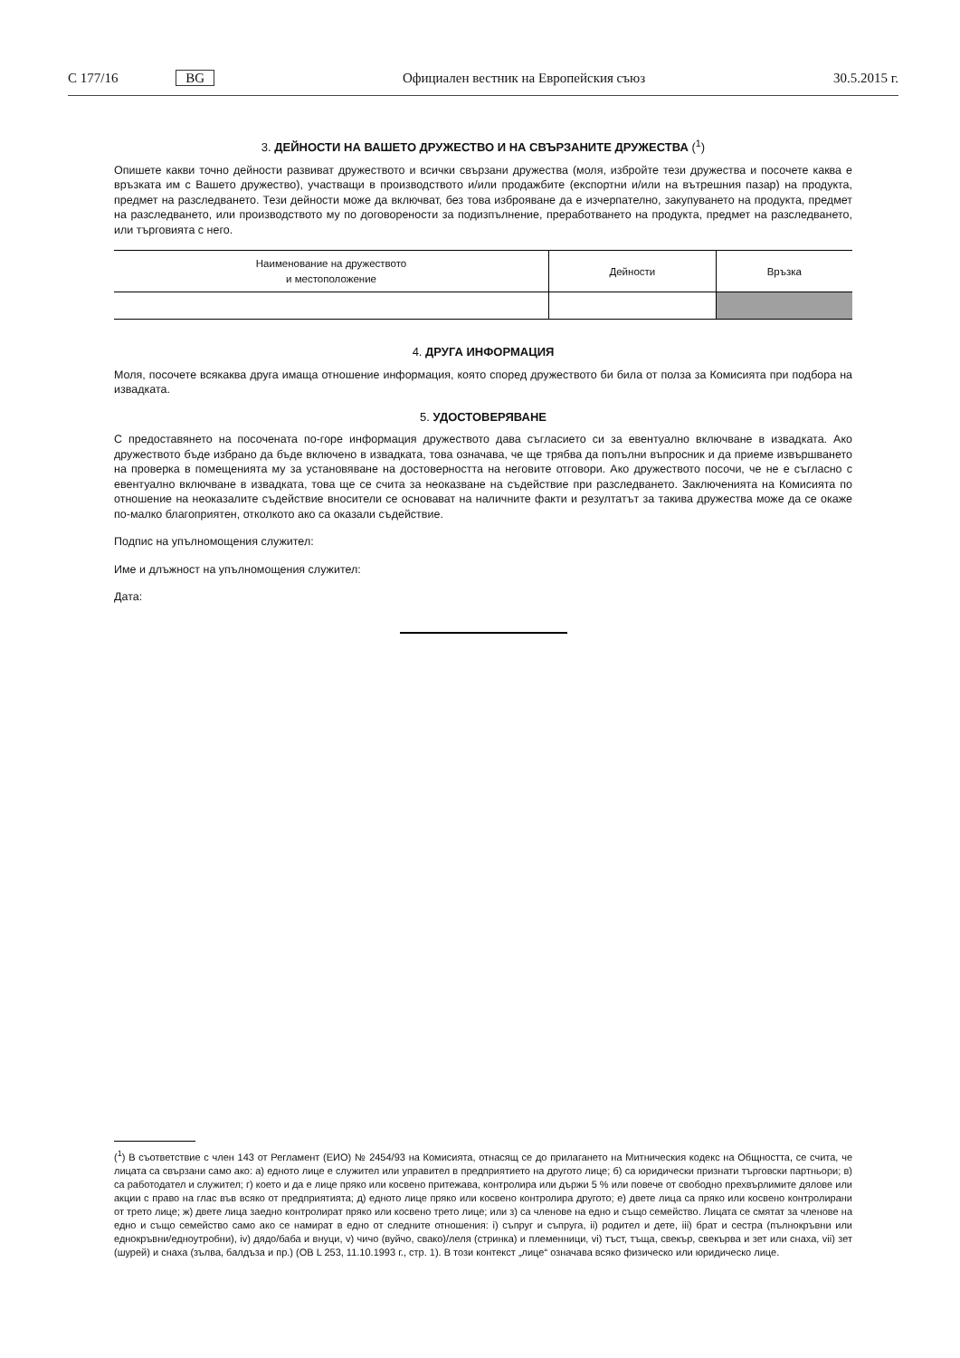C 177/16 BG Официален вестник на Европейския съюз 30.5.2015 г.
3. ДЕЙНОСТИ НА ВАШЕТО ДРУЖЕСТВО И НА СВЪРЗАНИТЕ ДРУЖЕСТВА (<sup>1</sup>)
Опишете какви точно дейности развиват дружеството и всички свързани дружества (моля, избройте тези дружества и посочете каква е връзката им с Вашето дружество), участващи в производството и/или продажбите (експортни и/или на вътрешния пазар) на продукта, предмет на разследването. Тези дейности може да включват, без това изброяване да е изчерпателно, закупуването на продукта, предмет на разследването, или производството му по договорености за подизпълнение, преработването на продукта, предмет на разследването, или търговията с него.
| Наименование на дружеството и местоположение | Дейности | Връзка |
| --- | --- | --- |
4. ДРУГА ИНФОРМАЦИЯ
Моля, посочете всякаква друга имаща отношение информация, която според дружеството би била от полза за Комисията при подбора на извадката.
5. УДОСТОВЕРЯВАНЕ
С предоставянето на посочената по-горе информация дружеството дава съгласието си за евентуално включване в извадката. Ако дружеството бъде избрано да бъде включено в извадката, това означава, че ще трябва да попълни въпросник и да приеме извършването на проверка в помещенията му за установяване на достоверността на неговите отговори. Ако дружеството посочи, че не е съгласно с евентуално включване в извадката, това ще се счита за неоказване на съдействие при разследването. Заключенията на Комисията по отношение на неоказалите съдействие вносители се основават на наличните факти и резултатът за такива дружества може да се окаже по-малко благоприятен, отколкото ако са оказали съдействие.
Подпис на упълномощения служител:
Име и длъжност на упълномощения служител:
Дата:
(<sup>1</sup>) В съответствие с член 143 от Регламент (ЕИО) № 2454/93 на Комисията, отнасящ се до прилагането на Митническия кодекс на Общността, се счита, че лицата са свързани само ако: а) едното лице е служител или управител в предприятието на другото лице; б) са юридически признати търговски партньори; в) са работодател и служител; г) което и да е лице пряко или косвено притежава, контролира или държи 5 % или повече от свободно прехвърлимите дялове или акции с право на глас във всяко от предприятията; д) едното лице пряко или косвено контролира другото; е) двете лица са пряко или косвено контролирани от трето лице; ж) двете лица заедно контролират пряко или косвено трето лице; или з) са членове на едно и също семейство. Лицата се смятат за членове на едно и също семейство само ако се намират в едно от следните отношения: i) съпруг и съпруга, ii) родител и дете, iii) брат и сестра (пълнокръвни или еднокръвни/едноутробни), iv) дядо/баба и внуци, v) чичо (вуйчо, свако)/леля (стринка) и племенници, vi) тъст, тъща, свекър, свекърва и зет или снаха, vii) зет (шурей) и снаха (зълва, балдъза и пр.) (ОВ L 253, 11.10.1993 г., стр. 1). В този контекст „лице“ означава всяко физическо или юридическо лице.